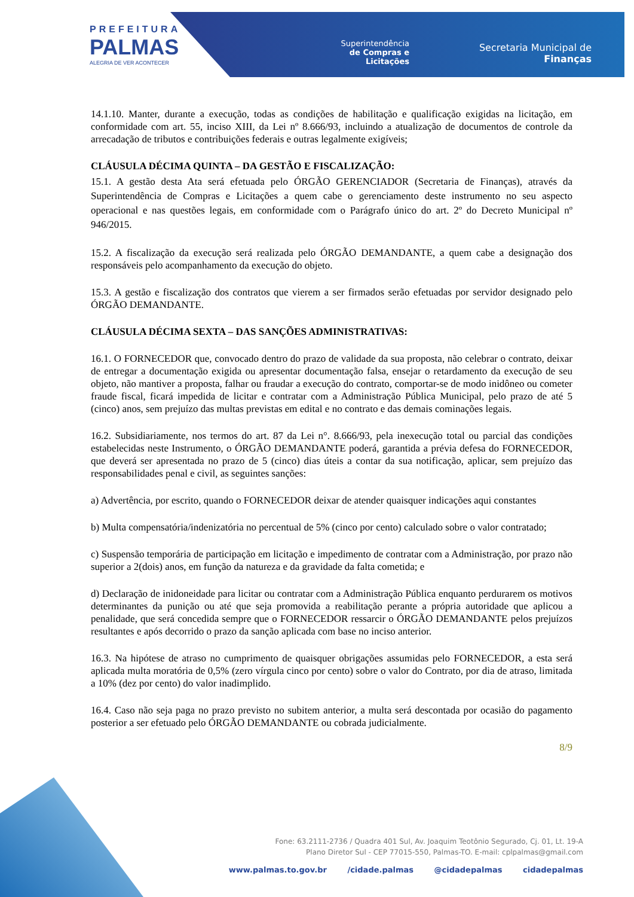PREFEITURA
PALMAS
ALEGRIA DE VER ACONTECER
Superintendência
de Compras e
Licitações
Secretaria Municipal de
Finanças
14.1.10. Manter, durante a execução, todas as condições de habilitação e qualificação exigidas na licitação, em conformidade com art. 55, inciso XIII, da Lei nº 8.666/93, incluindo a atualização de documentos de controle da arrecadação de tributos e contribuições federais e outras legalmente exigíveis;
CLÁUSULA DÉCIMA QUINTA – DA GESTÃO E FISCALIZAÇÃO:
15.1. A gestão desta Ata será efetuada pelo ÓRGÃO GERENCIADOR (Secretaria de Finanças), através da Superintendência de Compras e Licitações a quem cabe o gerenciamento deste instrumento no seu aspecto operacional e nas questões legais, em conformidade com o Parágrafo único do art. 2º do Decreto Municipal nº 946/2015.
15.2. A fiscalização da execução será realizada pelo ÓRGÃO DEMANDANTE, a quem cabe a designação dos responsáveis pelo acompanhamento da execução do objeto.
15.3. A gestão e fiscalização dos contratos que vierem a ser firmados serão efetuadas por servidor designado pelo ÓRGÃO DEMANDANTE.
CLÁUSULA DÉCIMA SEXTA – DAS SANÇÕES ADMINISTRATIVAS:
16.1. O FORNECEDOR que, convocado dentro do prazo de validade da sua proposta, não celebrar o contrato, deixar de entregar a documentação exigida ou apresentar documentação falsa, ensejar o retardamento da execução de seu objeto, não mantiver a proposta, falhar ou fraudar a execução do contrato, comportar-se de modo inidôneo ou cometer fraude fiscal, ficará impedida de licitar e contratar com a Administração Pública Municipal, pelo prazo de até 5 (cinco) anos, sem prejuízo das multas previstas em edital e no contrato e das demais cominações legais.
16.2. Subsidiariamente, nos termos do art. 87 da Lei n°. 8.666/93, pela inexecução total ou parcial das condições estabelecidas neste Instrumento, o ÓRGÃO DEMANDANTE poderá, garantida a prévia defesa do FORNECEDOR, que deverá ser apresentada no prazo de 5 (cinco) dias úteis a contar da sua notificação, aplicar, sem prejuízo das responsabilidades penal e civil, as seguintes sanções:
a) Advertência, por escrito, quando o FORNECEDOR deixar de atender quaisquer indicações aqui constantes
b) Multa compensatória/indenizatória no percentual de 5% (cinco por cento) calculado sobre o valor contratado;
c) Suspensão temporária de participação em licitação e impedimento de contratar com a Administração, por prazo não superior a 2(dois) anos, em função da natureza e da gravidade da falta cometida; e
d) Declaração de inidoneidade para licitar ou contratar com a Administração Pública enquanto perdurarem os motivos determinantes da punição ou até que seja promovida a reabilitação perante a própria autoridade que aplicou a penalidade, que será concedida sempre que o FORNECEDOR ressarcir o ÓRGÃO DEMANDANTE pelos prejuízos resultantes e após decorrido o prazo da sanção aplicada com base no inciso anterior.
16.3. Na hipótese de atraso no cumprimento de quaisquer obrigações assumidas pelo FORNECEDOR, a esta será aplicada multa moratória de 0,5% (zero vírgula cinco por cento) sobre o valor do Contrato, por dia de atraso, limitada a 10% (dez por cento) do valor inadimplido.
16.4. Caso não seja paga no prazo previsto no subitem anterior, a multa será descontada por ocasião do pagamento posterior a ser efetuado pelo ÓRGÃO DEMANDANTE ou cobrada judicialmente.
8/9
Fone: 63.2111-2736 / Quadra 401 Sul, Av. Joaquim Teotônio Segurado, Cj. 01, Lt. 19-A
Plano Diretor Sul - CEP 77015-550, Palmas-TO. E-mail: cplpalmas@gmail.com
www.palmas.to.gov.br /cidade.palmas @cidadepalmas cidadepalmas